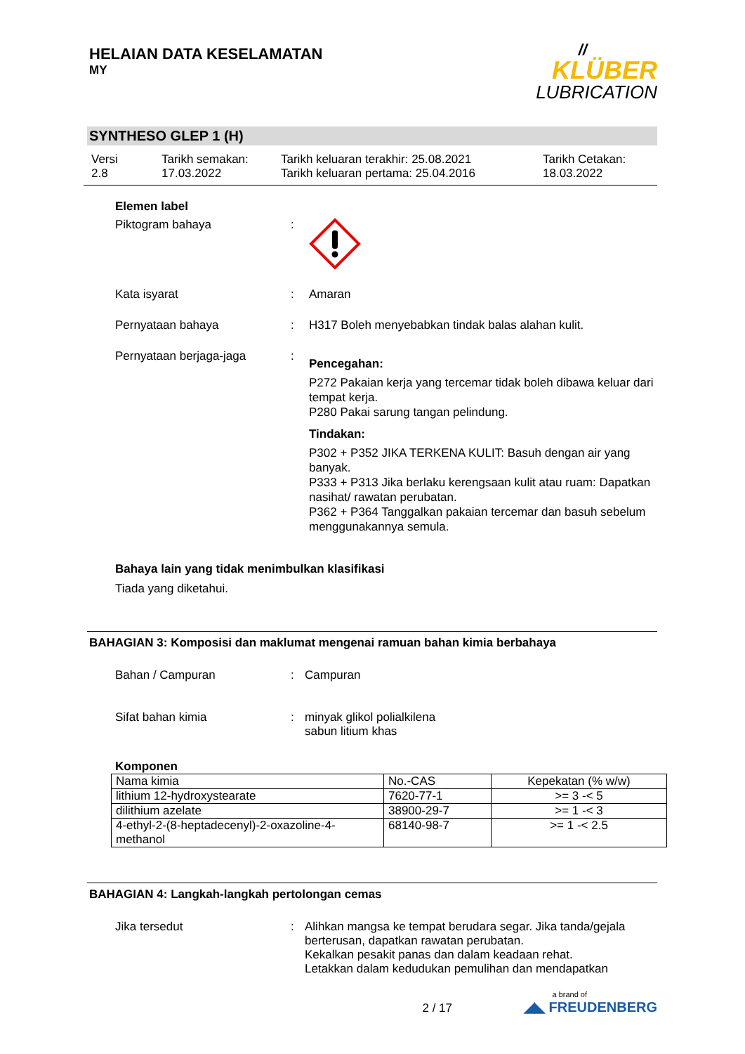HELAIAN DATA KESELAMATAN
MY
//
KLÜBER
LUBRICATION
SYNTHESO GLEP 1 (H)
Versi
2.8
Tarikh semakan:
17.03.2022
Tarikh keluaran terakhir: 25.08.2021
Tarikh keluaran pertama: 25.04.2016
Tarikh Cetakan:
18.03.2022
Elemen label
Piktogram bahaya :
Kata isyarat : Amaran
Pernyataan bahaya : H317 Boleh menyebabkan tindak balas alahan kulit.
Pernyataan berjaga-jaga :
Pencegahan:
P272 Pakaian kerja yang tercemar tidak boleh dibawa keluar dari tempat kerja.
P280 Pakai sarung tangan pelindung.
Tindakan:
P302 + P352 JIKA TERKENA KULIT: Basuh dengan air yang banyak.
P333 + P313 Jika berlaku kerengsaan kulit atau ruam: Dapatkan nasihat/ rawatan perubatan.
P362 + P364 Tanggalkan pakaian tercemar dan basuh sebelum menggunakannya semula.
Bahaya lain yang tidak menimbulkan klasifikasi
Tiada yang diketahui.
BAHAGIAN 3: Komposisi dan maklumat mengenai ramuan bahan kimia berbahaya
Bahan / Campuran : Campuran
Sifat bahan kimia : minyak glikol polialkilena
sabun litium khas
Komponen
| Nama kimia | No.-CAS | Kepekatan (% w/w) |
| --- | --- | --- |
| lithium 12-hydroxystearate | 7620-77-1 | >= 3 -< 5 |
| dilithium azelate | 38900-29-7 | >= 1 -< 3 |
| 4-ethyl-2-(8-heptadecenyl)-2-oxazoline-4-methanol | 68140-98-7 | >= 1 -< 2.5 |
BAHAGIAN 4: Langkah-langkah pertolongan cemas
Jika tersedut : Alihkan mangsa ke tempat berudara segar. Jika tanda/gejala berterusan, dapatkan rawatan perubatan.
Kekalkan pesakit panas dan dalam keadaan rehat.
Letakkan dalam kedudukan pemulihan dan mendapatkan
2 / 17
a brand of
◢◣ FREUDENBERG